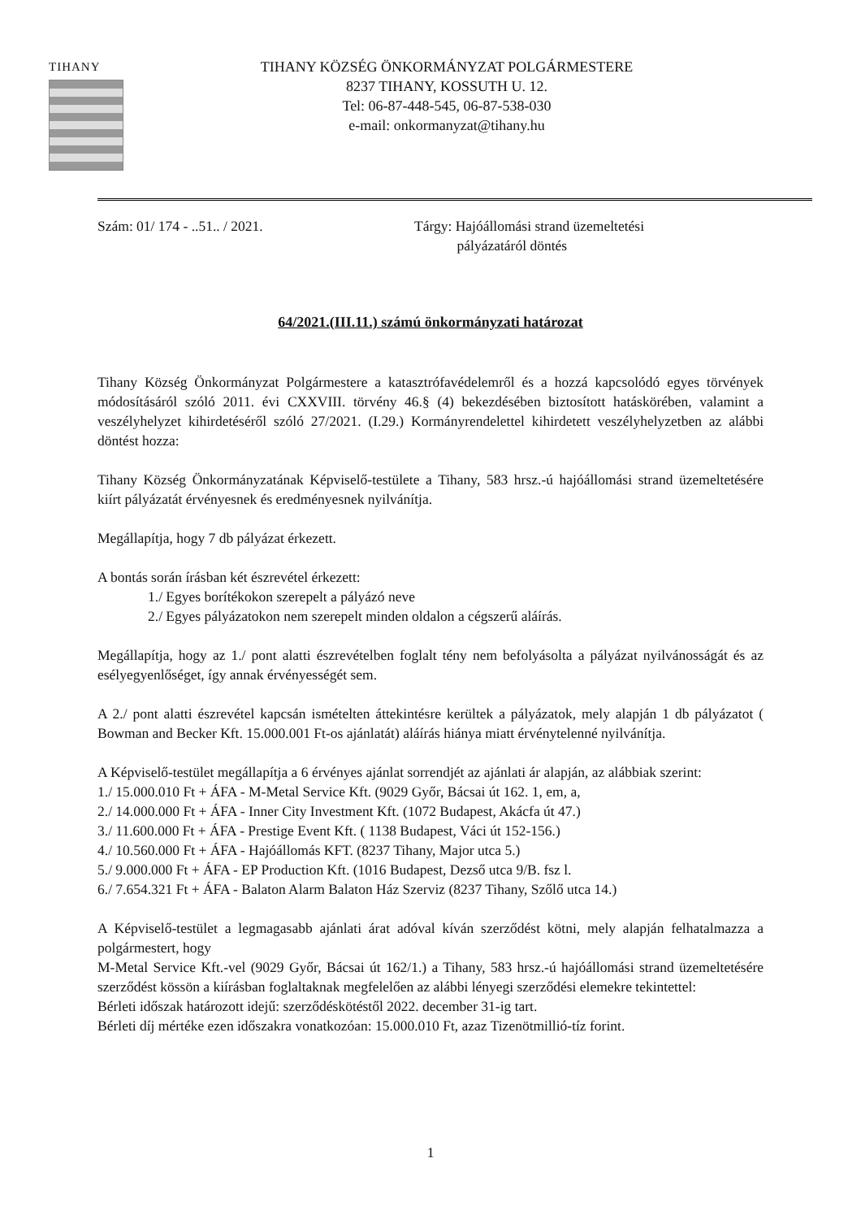TIHANY
TIHANY KÖZSÉG ÖNKORMÁNYZAT POLGÁRMESTERE
8237 TIHANY, KOSSUTH U. 12.
Tel: 06-87-448-545, 06-87-538-030
e-mail: onkormanyzat@tihany.hu
Szám: 01/ 174 - ..51.. / 2021. Tárgy: Hajóállomási strand üzemeltetési
pályázatáról döntés
64/2021.(III.11.) számú önkormányzati határozat
Tihany Község Önkormányzat Polgármestere a katasztrófavédelemről és a hozzá kapcsolódó egyes törvények módosításáról szóló 2011. évi CXXVIII. törvény 46.§ (4) bekezdésében biztosított hatáskörében, valamint a veszélyhelyzet kihirdetéséről szóló 27/2021. (I.29.) Kormányrendelettel kihirdetett veszélyhelyzetben az alábbi döntést hozza:
Tihany Község Önkormányzatának Képviselő-testülete a Tihany, 583 hrsz.-ú hajóállomási strand üzemeltetésére kiírt pályázatát érvényesnek és eredményesnek nyilvánítja.
Megállapítja, hogy 7 db pályázat érkezett.
A bontás során írásban két észrevétel érkezett:
1./ Egyes borítékokon szerepelt a pályázó neve
2./ Egyes pályázatokon nem szerepelt minden oldalon a cégszerű aláírás.
Megállapítja, hogy az 1./ pont alatti észrevételben foglalt tény nem befolyásolta a pályázat nyilvánosságát és az esélyegyenlőséget, így annak érvényességét sem.
A 2./ pont alatti észrevétel kapcsán ismételten áttekintésre kerültek a pályázatok, mely alapján 1 db pályázatot ( Bowman and Becker Kft. 15.000.001 Ft-os ajánlatát) aláírás hiánya miatt érvénytelenné nyilvánítja.
A Képviselő-testület megállapítja a 6 érvényes ajánlat sorrendjét az ajánlati ár alapján, az alábbiak szerint:
1./ 15.000.010 Ft + ÁFA - M-Metal Service Kft. (9029 Győr, Bácsai út 162. 1, em, a,
2./ 14.000.000 Ft + ÁFA - Inner City Investment Kft. (1072 Budapest, Akácfa út 47.)
3./ 11.600.000 Ft + ÁFA - Prestige Event Kft. ( 1138 Budapest, Váci út 152-156.)
4./ 10.560.000 Ft + ÁFA - Hajóállomás KFT. (8237 Tihany, Major utca 5.)
5./ 9.000.000 Ft + ÁFA - EP Production Kft. (1016 Budapest, Dezső utca 9/B. fsz l.
6./ 7.654.321 Ft + ÁFA - Balaton Alarm Balaton Ház Szerviz (8237 Tihany, Szőlő utca 14.)
A Képviselő-testület a legmagasabb ajánlati árat adóval kíván szerződést kötni, mely alapján felhatalmazza a polgármestert, hogy
M-Metal Service Kft.-vel (9029 Győr, Bácsai út 162/1.) a Tihany, 583 hrsz.-ú hajóállomási strand üzemeltetésére szerződést kössön a kiírásban foglaltaknak megfelelően az alábbi lényegi szerződési elemekre tekintettel:
Bérleti időszak határozott idejű: szerződéskötéstől 2022. december 31-ig tart.
Bérleti díj mértéke ezen időszakra vonatkozóan: 15.000.010 Ft, azaz Tizenötmillió-tíz forint.
1